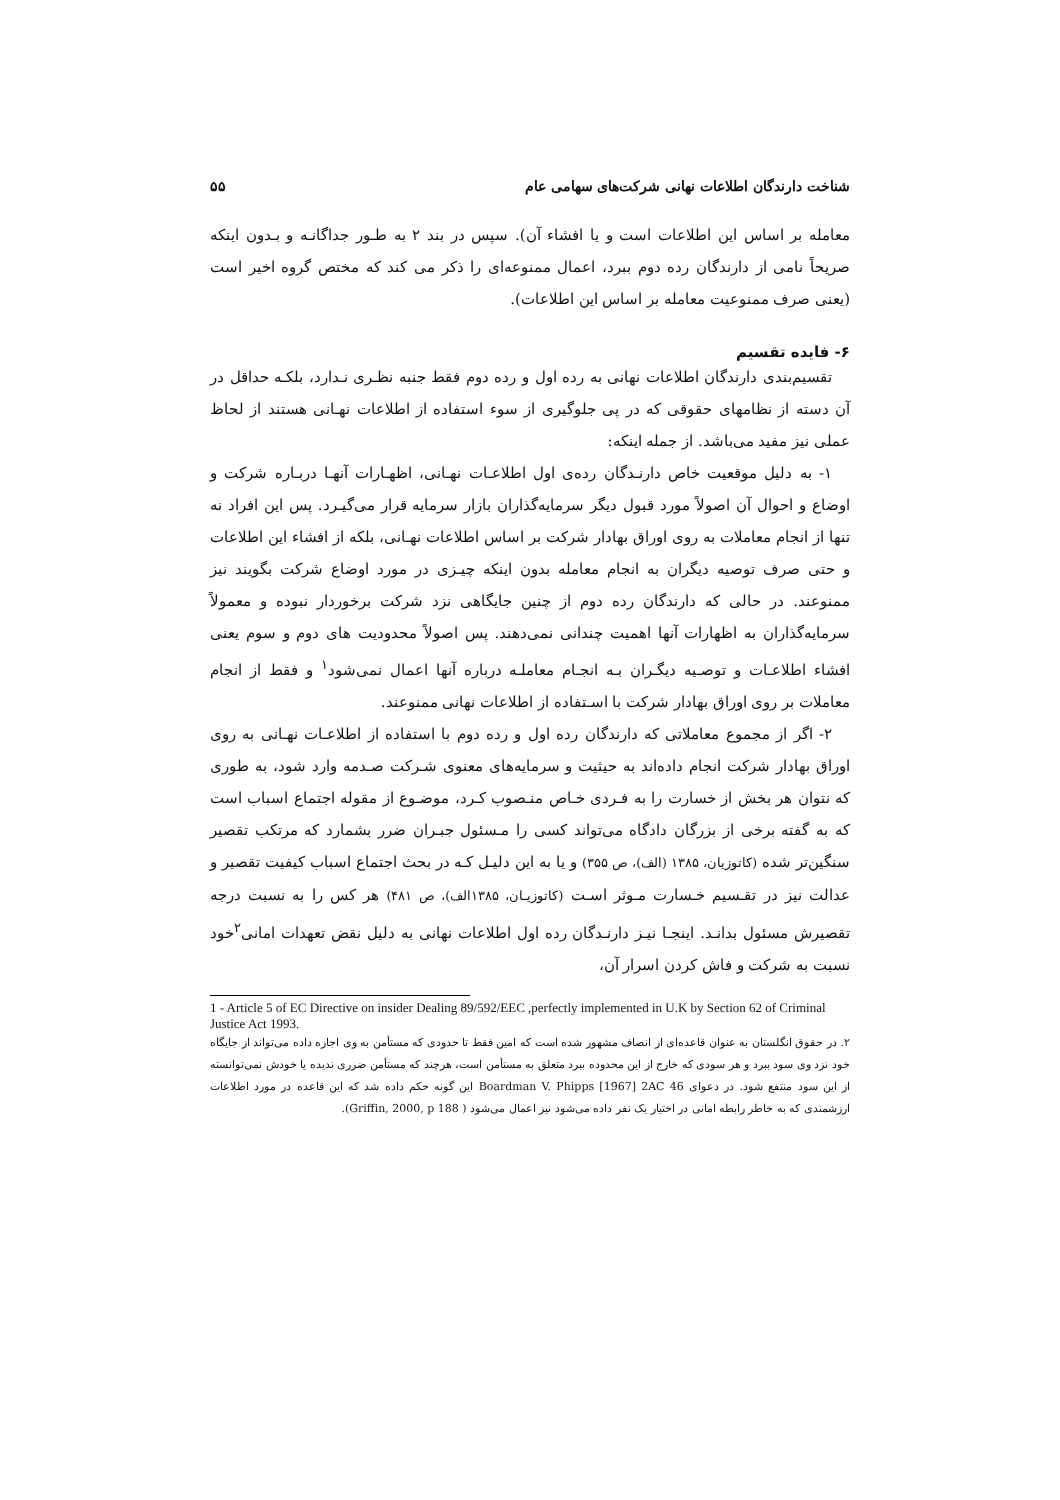شناخت دارندگان اطلاعات نهانی شرکت‌های سهامی عام ۵۵
معامله بر اساس این اطلاعات است و یا افشاء آن). سپس در بند ۲ به طـور جداگانـه و بـدون اینکه صریحاً نامی از دارندگان رده دوم ببرد، اعمال ممنوعه‌ای را ذکر می کند که مختص گروه اخیر است (یعنی صرف ممنوعیت معامله بر اساس این اطلاعات).
۶- فایده تقسیم
تقسیم‌بندی دارندگان اطلاعات نهانی به رده اول و رده دوم فقط جنبه نظـری نـدارد، بلکـه حداقل در آن دسته از نظامهای حقوقی که در پی جلوگیری از سوء استفاده از اطلاعات نهـانی هستند از لحاظ عملی نیز مفید می‌باشد. از جمله اینکه:
۱- به دلیل موقعیت خاص دارنـدگان رده‌ی اول اطلاعـات نهـانی، اظهـارات آنهـا دربـاره شرکت و اوضاع و احوال آن اصولاً مورد قبول دیگر سرمایه‌گذاران بازار سرمایه قرار می‌گیـرد. پس این افراد نه تنها از انجام معاملات به روی اوراق بهادار شرکت بر اساس اطلاعات نهـانی، بلکه از افشاء این اطلاعات و حتی صرف توصیه دیگران به انجام معامله بدون اینکه چیـزی در مورد اوضاع شرکت بگویند نیز ممنوعند. در حالی که دارندگان رده دوم از چنین جایگاهی نزد شرکت برخوردار نبوده و معمولاً سرمایه‌گذاران به اظهارات آنها اهمیت چندانی نمی‌دهند. پس اصولاً محدودیت های دوم و سوم یعنی افشاء اطلاعـات و توصـیه دیگـران بـه انجـام معاملـه درباره آنها اعمال نمی‌شود<sup>۱</sup> و فقط از انجام معاملات بر روی اوراق بهادار شرکت با اسـتفاده از اطلاعات نهانی ممنوعند.
۲- اگر از مجموع معاملاتی که دارندگان رده اول و رده دوم با استفاده از اطلاعـات نهـانی به روی اوراق بهادار شرکت انجام داده‌اند به حیثیت و سرمایه‌های معنوی شـرکت صـدمه وارد شود، به طوری که نتوان هر بخش از خسارت را به فـردی خـاص منـصوب کـرد، موضـوع از مقوله اجتماع اسباب است که به گفته برخی از بزرگان دادگاه می‌تواند کسی را مـسئول جبـران ضرر بشمارد که مرتکب تقصیر سنگین‌تر شده (کاتوزیان، ۱۳۸۵ (الف)، ص ۳۵۵) و یا به این دلیـل کـه در بحث اجتماع اسباب کیفیت تقصیر و عدالت نیز در تقـسیم خـسارت مـوثر اسـت (کاتوزیـان، ۱۳۸۵الف)، ص ۴۸۱) هر کس را به نسبت درجه تقصیرش مسئول بدانـد. اینجـا نیـز دارنـدگان رده اول اطلاعات نهانی به دلیل نقض تعهدات امانی<sup>۲</sup>خود نسبت به شرکت و فاش کردن اسرار آن،
1 - Article 5 of EC Directive on insider Dealing 89/592/EEC ,perfectly implemented in U.K by Section 62 of Criminal Justice Act 1993.
۲. در حقوق انگلستان به عنوان قاعده‌ای از انصاف مشهور شده است که امین فقط تا حدودی که مستأمن به وی اجازه داده می‌تواند از جایگاه خود نزد وی سود ببرد و هر سودی که خارج از این محدوده ببرد متعلق به مستأمن است، هرچند که مستأمن ضرری ندیده یا خودش نمی‌توانسته از این سود منتفع شود. در دعوای Boardman V. Phipps [1967] 2AC 46 این گونه حکم داده شد که این قاعده در مورد اطلاعات ارزشمندی که به خاطر رابطه امانی در اختیار یک نفر داده می‌شود نیز اعمال می‌شود ( Griffin, 2000, p 188).